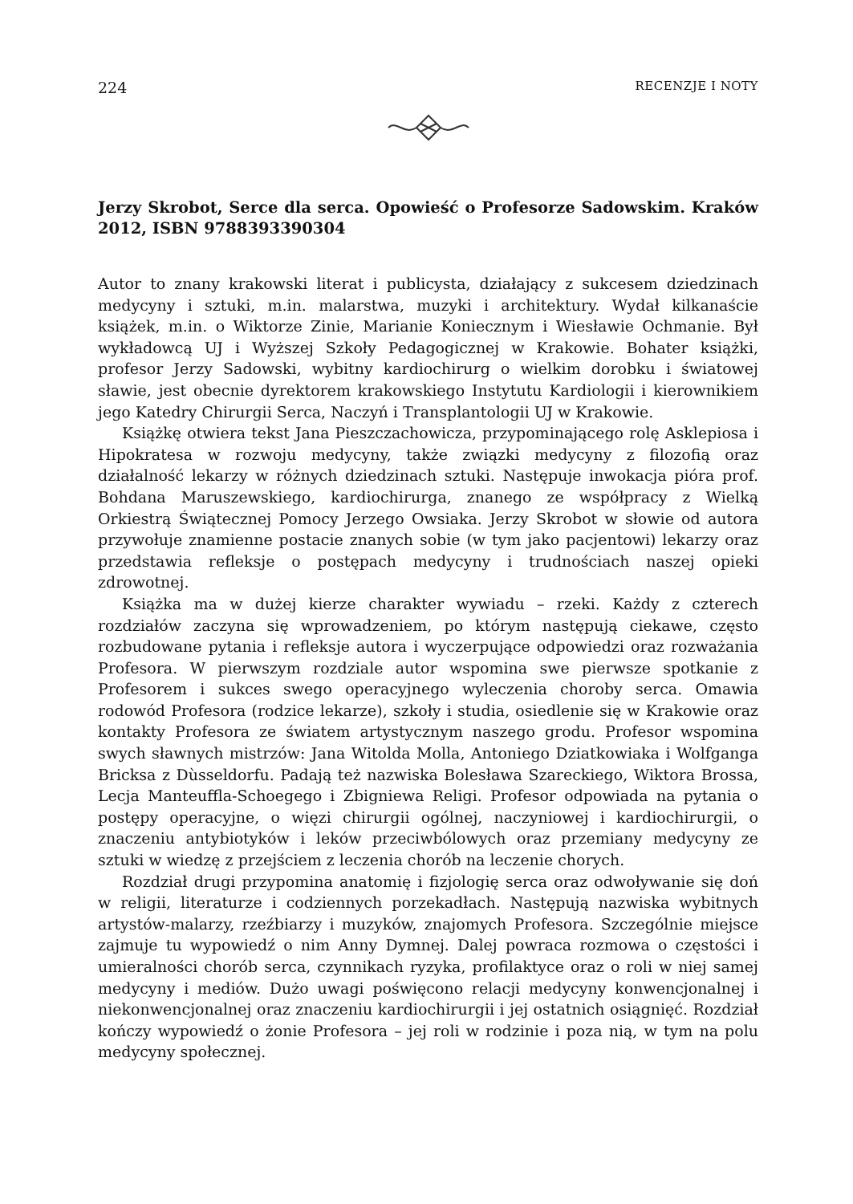224 RECENZJE I NOTY
Jerzy Skrobot, Serce dla serca. Opowieść o Profesorze Sadowskim. Kraków 2012, ISBN 9788393390304
Autor to znany krakowski literat i publicysta, działający z sukcesem dziedzinach medycyny i sztuki, m.in. malarstwa, muzyki i architektury. Wydał kilkanaście książek, m.in. o Wiktorze Zinie, Marianie Koniecznym i Wiesławie Ochmanie. Był wykładowcą UJ i Wyższej Szkoły Pedagogicznej w Krakowie. Bohater książki, profesor Jerzy Sadowski, wybitny kardiochirurg o wielkim dorobku i światowej sławie, jest obecnie dyrektorem krakowskiego Instytutu Kardiologii i kierownikiem jego Katedry Chirurgii Serca, Naczyń i Transplantologii UJ w Krakowie.
Książkę otwiera tekst Jana Pieszczachowicza, przypominającego rolę Asklepiosa i Hipokratesa w rozwoju medycyny, także związki medycyny z filozofią oraz działalność lekarzy w różnych dziedzinach sztuki. Następuje inwokacja pióra prof. Bohdana Maruszewskiego, kardiochirurga, znanego ze współpracy z Wielką Orkiestrą Świątecznej Pomocy Jerzego Owsiaka. Jerzy Skrobot w słowie od autora przywołuje znamienne postacie znanych sobie (w tym jako pacjentowi) lekarzy oraz przedstawia refleksje o postępach medycyny i trudnościach naszej opieki zdrowotnej.
Książka ma w dużej kierze charakter wywiadu – rzeki. Każdy z czterech rozdziałów zaczyna się wprowadzeniem, po którym następują ciekawe, często rozbudowane pytania i refleksje autora i wyczerpujące odpowiedzi oraz rozważania Profesora. W pierwszym rozdziale autor wspomina swe pierwsze spotkanie z Profesorem i sukces swego operacyjnego wyleczenia choroby serca. Omawia rodowód Profesora (rodzice lekarze), szkoły i studia, osiedlenie się w Krakowie oraz kontakty Profesora ze światem artystycznym naszego grodu. Profesor wspomina swych sławnych mistrzów: Jana Witolda Molla, Antoniego Dziatkowiaka i Wolfganga Bricksa z Dùsseldorfu. Padają też nazwiska Bolesława Szareckiego, Wiktora Brossa, Lecja Manteuffla-Schoegego i Zbigniewa Religi. Profesor odpowiada na pytania o postępy operacyjne, o więzi chirurgii ogólnej, naczyniowej i kardiochirurgii, o znaczeniu antybiotyków i leków przeciwbólowych oraz przemiany medycyny ze sztuki w wiedzę z przejściem z leczenia chorób na leczenie chorych.
Rozdział drugi przypomina anatomię i fizjologię serca oraz odwoływanie się doń w religii, literaturze i codziennych porzekadłach. Następują nazwiska wybitnych artystów-malarzy, rzeźbiarzy i muzyków, znajomych Profesora. Szczególnie miejsce zajmuje tu wypowiedź o nim Anny Dymnej. Dalej powraca rozmowa o częstości i umieralności chorób serca, czynnikach ryzyka, profilaktyce oraz o roli w niej samej medycyny i mediów. Dużo uwagi poświęcono relacji medycyny konwencjonalnej i niekonwencjonalnej oraz znaczeniu kardiochirurgii i jej ostatnich osiągnięć. Rozdział kończy wypowiedź o żonie Profesora – jej roli w rodzinie i poza nią, w tym na polu medycyny społecznej.